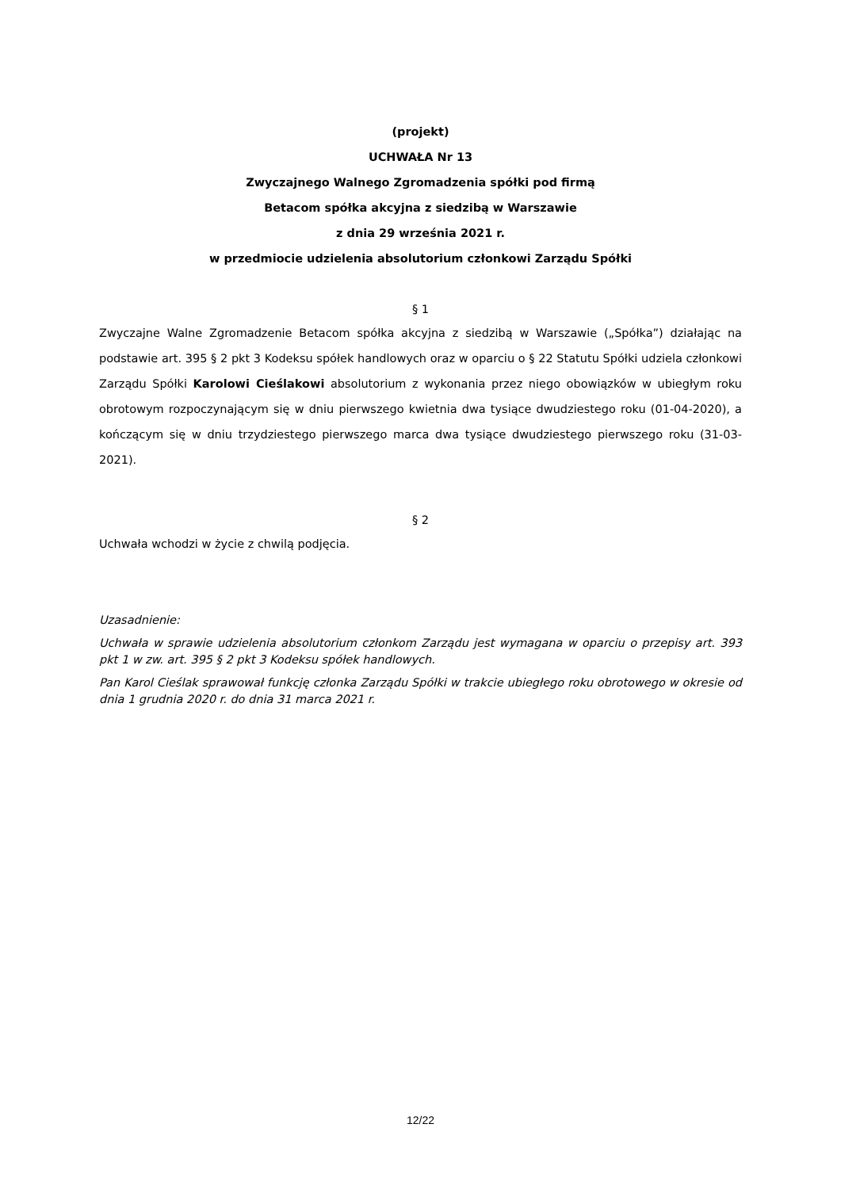(projekt)
UCHWAŁA Nr 13
Zwyczajnego Walnego Zgromadzenia spółki pod firmą
Betacom spółka akcyjna z siedzibą w Warszawie
z dnia 29 września 2021 r.
w przedmiocie udzielenia absolutorium członkowi Zarządu Spółki
§ 1
Zwyczajne Walne Zgromadzenie Betacom spółka akcyjna z siedzibą w Warszawie („Spółka”) działając na podstawie art. 395 § 2 pkt 3 Kodeksu spółek handlowych oraz w oparciu o § 22 Statutu Spółki udziela członkowi Zarządu Spółki Karolowi Cieślakowi absolutorium z wykonania przez niego obowiązków w ubiegłym roku obrotowym rozpoczynającym się w dniu pierwszego kwietnia dwa tysiące dwudziestego roku (01-04-2020), a kończącym się w dniu trzydziestego pierwszego marca dwa tysiące dwudziestego pierwszego roku (31-03-2021).
§ 2
Uchwała wchodzi w życie z chwilą podjęcia.
Uzasadnienie:
Uchwała w sprawie udzielenia absolutorium członkom Zarządu jest wymagana w oparciu o przepisy art. 393 pkt 1 w zw. art. 395 § 2 pkt 3 Kodeksu spółek handlowych.
Pan Karol Cieślak sprawował funkcję członka Zarządu Spółki w trakcie ubiegłego roku obrotowego w okresie od dnia 1 grudnia 2020 r. do dnia 31 marca 2021 r.
12/22